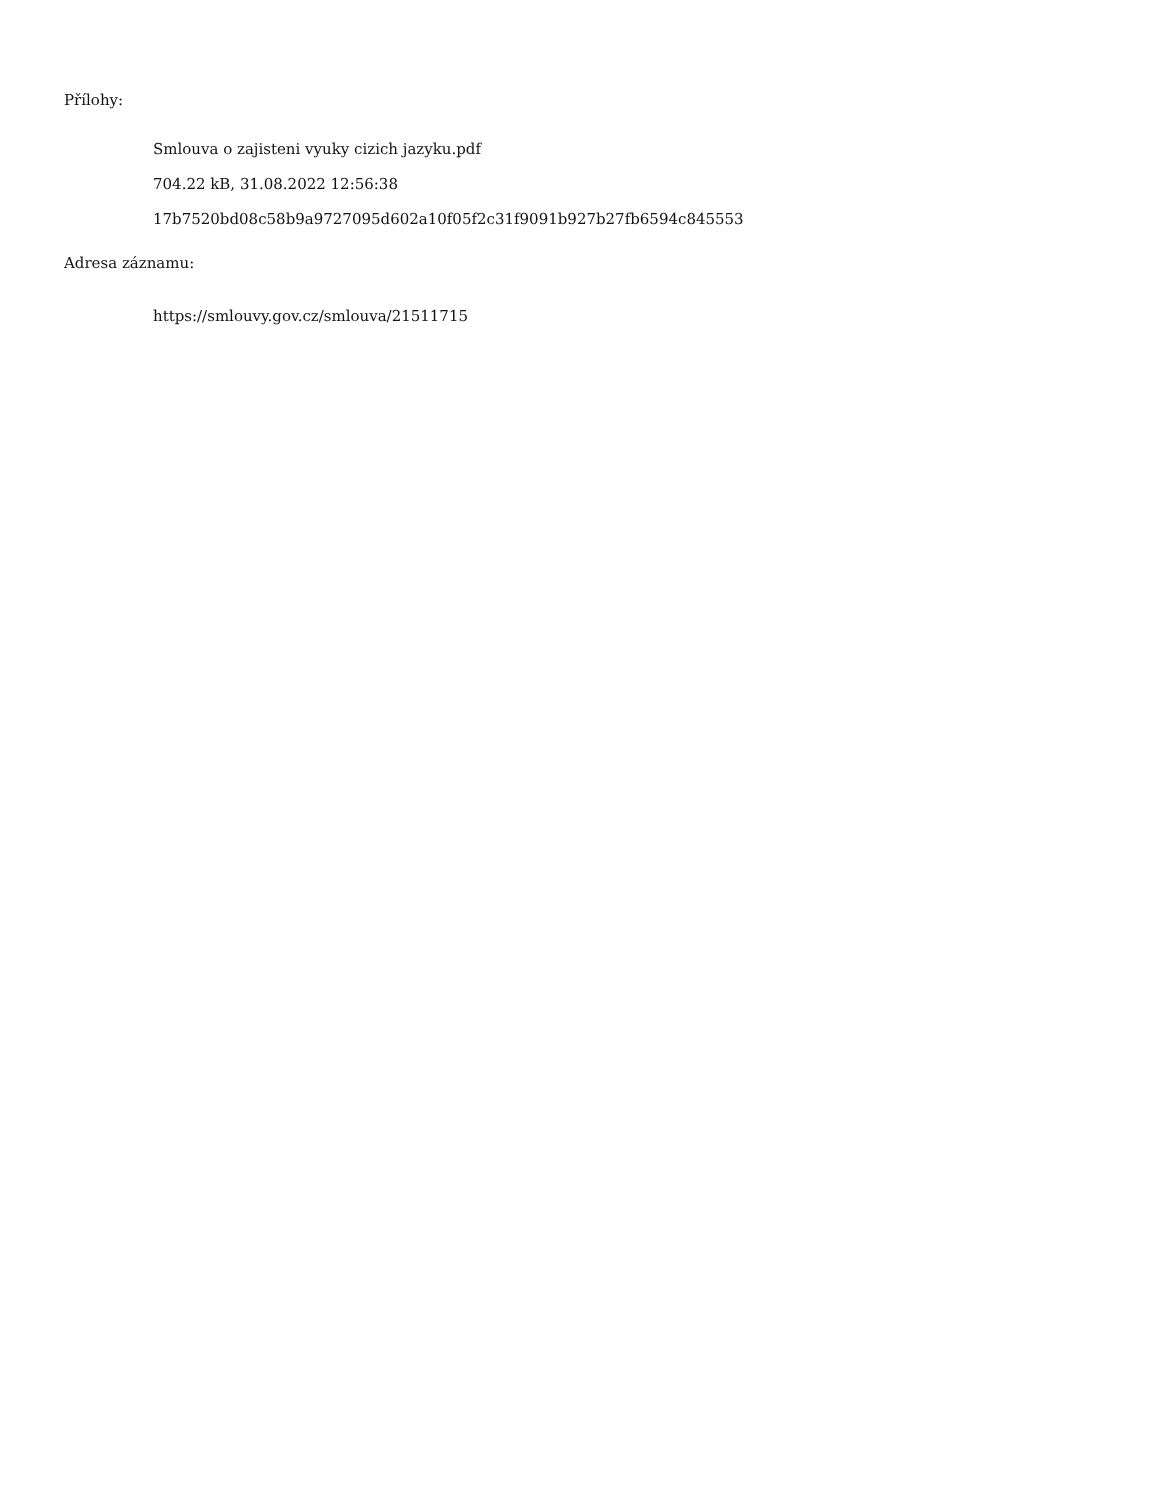Přílohy:
Smlouva o zajisteni vyuky cizich jazyku.pdf
704.22 kB, 31.08.2022 12:56:38
17b7520bd08c58b9a9727095d602a10f05f2c31f9091b927b27fb6594c845553
Adresa záznamu:
https://smlouvy.gov.cz/smlouva/21511715